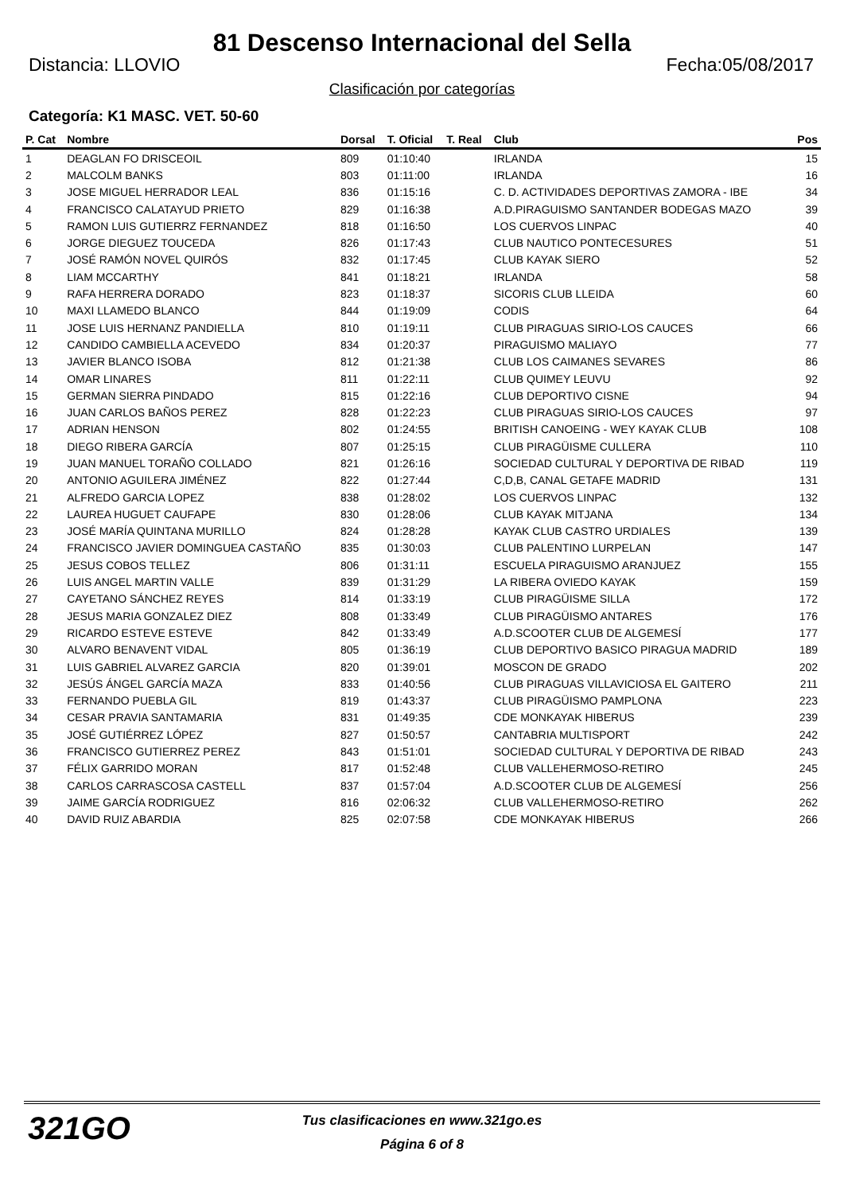81 Descenso Internacional del Sella
Distancia: LLOVIO Fecha:05/08/2017
Clasificación por categorías
Categoría: K1 MASC. VET. 50-60
| P. Cat | Nombre | Dorsal | T. Oficial | T. Real | Club | Pos |
| --- | --- | --- | --- | --- | --- | --- |
| 1 | DEAGLAN FO DRISCEOIL | 809 | 01:10:40 | | IRLANDA | 15 |
| 2 | MALCOLM BANKS | 803 | 01:11:00 | | IRLANDA | 16 |
| 3 | JOSE MIGUEL HERRADOR LEAL | 836 | 01:15:16 | | C. D. ACTIVIDADES DEPORTIVAS ZAMORA - IBE | 34 |
| 4 | FRANCISCO CALATAYUD PRIETO | 829 | 01:16:38 | | A.D.PIRAGUISMO SANTANDER BODEGAS MAZO | 39 |
| 5 | RAMON LUIS GUTIERRZ FERNANDEZ | 818 | 01:16:50 | | LOS CUERVOS LINPAC | 40 |
| 6 | JORGE DIEGUEZ TOUCEDA | 826 | 01:17:43 | | CLUB NAUTICO PONTECESURES | 51 |
| 7 | JOSÉ RAMÓN NOVEL QUIRÓS | 832 | 01:17:45 | | CLUB KAYAK SIERO | 52 |
| 8 | LIAM MCCARTHY | 841 | 01:18:21 | | IRLANDA | 58 |
| 9 | RAFA HERRERA DORADO | 823 | 01:18:37 | | SICORIS CLUB LLEIDA | 60 |
| 10 | MAXI LLAMEDO BLANCO | 844 | 01:19:09 | | CODIS | 64 |
| 11 | JOSE LUIS HERNANZ PANDIELLA | 810 | 01:19:11 | | CLUB PIRAGUAS SIRIO-LOS CAUCES | 66 |
| 12 | CANDIDO CAMBIELLA ACEVEDO | 834 | 01:20:37 | | PIRAGUISMO MALIAYO | 77 |
| 13 | JAVIER BLANCO ISOBA | 812 | 01:21:38 | | CLUB LOS CAIMANES SEVARES | 86 |
| 14 | OMAR LINARES | 811 | 01:22:11 | | CLUB QUIMEY LEUVU | 92 |
| 15 | GERMAN SIERRA PINDADO | 815 | 01:22:16 | | CLUB DEPORTIVO CISNE | 94 |
| 16 | JUAN CARLOS BAÑOS PEREZ | 828 | 01:22:23 | | CLUB PIRAGUAS SIRIO-LOS CAUCES | 97 |
| 17 | ADRIAN HENSON | 802 | 01:24:55 | | BRITISH CANOEING - WEY KAYAK CLUB | 108 |
| 18 | DIEGO RIBERA GARCÍA | 807 | 01:25:15 | | CLUB PIRAGÜISME CULLERA | 110 |
| 19 | JUAN MANUEL TORAÑO COLLADO | 821 | 01:26:16 | | SOCIEDAD CULTURAL Y DEPORTIVA DE RIBAD | 119 |
| 20 | ANTONIO AGUILERA JIMÉNEZ | 822 | 01:27:44 | | C,D,B, CANAL GETAFE MADRID | 131 |
| 21 | ALFREDO GARCIA LOPEZ | 838 | 01:28:02 | | LOS CUERVOS LINPAC | 132 |
| 22 | LAUREA HUGUET CAUFAPE | 830 | 01:28:06 | | CLUB KAYAK MITJANA | 134 |
| 23 | JOSÉ MARÍA QUINTANA MURILLO | 824 | 01:28:28 | | KAYAK CLUB CASTRO URDIALES | 139 |
| 24 | FRANCISCO JAVIER DOMINGUEA CASTAÑO | 835 | 01:30:03 | | CLUB PALENTINO LURPELAN | 147 |
| 25 | JESUS COBOS TELLEZ | 806 | 01:31:11 | | ESCUELA PIRAGUISMO ARANJUEZ | 155 |
| 26 | LUIS ANGEL MARTIN VALLE | 839 | 01:31:29 | | LA RIBERA OVIEDO KAYAK | 159 |
| 27 | CAYETANO SÁNCHEZ REYES | 814 | 01:33:19 | | CLUB PIRAGÜISME SILLA | 172 |
| 28 | JESUS MARIA GONZALEZ DIEZ | 808 | 01:33:49 | | CLUB PIRAGÜISMO ANTARES | 176 |
| 29 | RICARDO ESTEVE ESTEVE | 842 | 01:33:49 | | A.D.SCOOTER CLUB DE ALGEMESÍ | 177 |
| 30 | ALVARO BENAVENT VIDAL | 805 | 01:36:19 | | CLUB DEPORTIVO BASICO PIRAGUA MADRID | 189 |
| 31 | LUIS GABRIEL ALVAREZ GARCIA | 820 | 01:39:01 | | MOSCON DE GRADO | 202 |
| 32 | JESÚS ÁNGEL GARCÍA MAZA | 833 | 01:40:56 | | CLUB PIRAGUAS VILLAVICIOSA EL GAITERO | 211 |
| 33 | FERNANDO PUEBLA GIL | 819 | 01:43:37 | | CLUB PIRAGÜISMO PAMPLONA | 223 |
| 34 | CESAR PRAVIA SANTAMARIA | 831 | 01:49:35 | | CDE MONKAYAK HIBERUS | 239 |
| 35 | JOSÉ GUTIÉRREZ LÓPEZ | 827 | 01:50:57 | | CANTABRIA MULTISPORT | 242 |
| 36 | FRANCISCO GUTIERREZ PEREZ | 843 | 01:51:01 | | SOCIEDAD CULTURAL Y DEPORTIVA DE RIBAD | 243 |
| 37 | FÉLIX GARRIDO MORAN | 817 | 01:52:48 | | CLUB VALLEHERMOSO-RETIRO | 245 |
| 38 | CARLOS CARRASCOSA CASTELL | 837 | 01:57:04 | | A.D.SCOOTER CLUB DE ALGEMESÍ | 256 |
| 39 | JAIME GARCÍA RODRIGUEZ | 816 | 02:06:32 | | CLUB VALLEHERMOSO-RETIRO | 262 |
| 40 | DAVID RUIZ ABARDIA | 825 | 02:07:58 | | CDE MONKAYAK HIBERUS | 266 |
321GO
Tus clasificaciones en www.321go.es
Página 6 of 8